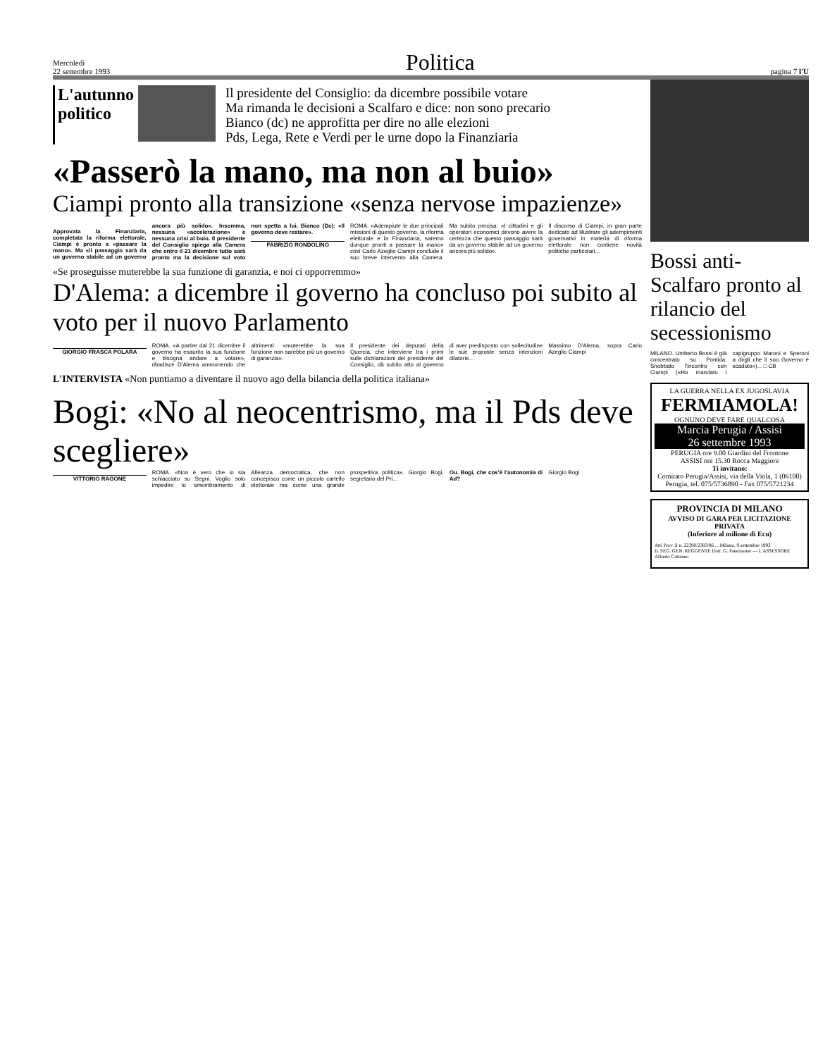Mercoledì
22 settembre 1993
Politica
pagina 7 l'U
L'autunno politico
Il presidente del Consiglio: da dicembre possibile votare
Ma rimanda le decisioni a Scalfaro e dice: non sono precario
Bianco (dc) ne approfitta per dire no alle elezioni
Pds, Lega, Rete e Verdi per le urne dopo la Finanziaria
«Passerò la mano, ma non al buio»
Ciampi pronto alla transizione «senza nervose impazienze»
Approvata la Finanziaria, completata la riforma elettorale, Ciampi è pronto a «passare la mano». Ma «il passaggio sarà da un governo stabile ad un governo ancora più solido». Insomma, nessuna «accelerazione» e nessuna crisi al buio. Il presidente del Consiglio spiega alla Camera che entro il 21 dicembre tutto sarà pronto ma la decisione sul voto non spetta a lui. Bianco (Dc): «Il governo deve restare».
FABRIZIO RONDOLINO
ROMA. «Adempiute le due principali missioni di questo governo, la riforma elettorale e la Finanziaria, saremo dunque pronti a passare la mano» così Carlo Azeglio Ciampi conclude il suo breve intervento alla Camera. Ma subito precisa: «I cittadini e gli operatori economici devono avere la certezza che questo passaggio sarà da un governo stabile ad un governo ancora più solido».
Il discorso di Ciampi, in gran parte dedicato ad illustrare gli adempimenti governativi in materia di riforma elettorale non contiene novità politiche particolari...
«Se proseguisse muterebbe la sua funzione di garanzia, e noi ci opporremmo»
D'Alema: a dicembre il governo ha concluso poi subito al voto per il nuovo Parlamento
GIORGIO FRASCA POLARA
ROMA. «A partire dal 21 dicembre il governo ha esaurito la sua funzione e bisogna andare a votare», ribadisce D'Alema ammonendo che altrimenti «muterebbe la sua funzione non sarebbe più un governo di garanzia».
Il presidente dei deputati della Quercia, che interviene tra i primi sulle dichiarazioni del presidente del Consiglio, dà subito atto al governo di aver predisposto con sollecitudine le sue proposte senza intenzioni dilatorie...
Massimo D'Alema, sopra Carlo Azeglio Ciampi
L'INTERVISTA «Non puntiamo a diventare il nuovo ago della bilancia della politica italiana»
Bogi: «No al neocentrismo, ma il Pds deve scegliere»
VITTORIO RAGONE
ROMA. «Non è vero che io sia schiacciato su Segni. Voglio solo impedire lo smembramento di Alleanza democratica, che non concepisco come un piccolo cartello elettorale ma come una grande prospettiva politica». Giorgio Bogi, segretario del Pri...
Ou. Bogi, che cos'è l'autonomia di Ad?
Giorgio Bogi
Bossi anti-Scalfaro pronto al rilancio del secessionismo
MILANO. Umberto Bossi è già concentrato su Pontida. Snobbato l'incontro con Ciampi («Ho mandato i capigruppo Maroni e Speroni a dirgli che il suo Governo è scaduto»)... □ CB
LA GUERRA NELLA EX JUGOSLAVIA
FERMIAMOLA!
OGNUNO DEVE FARE QUALCOSA
Marcia Perugia / Assisi
26 settembre 1993
PERUGIA ore 9.00 Giardini del Frontone
ASSISI ore 15.30 Rocca Maggiore
Ti invitano:
Comitato Perugia/Assisi, via della Viola, 1 (06100) Perugia, tel. 075/5736890 - Fax 075/5721234
PROVINCIA DI MILANO
AVVISO DI GARA PER LICITAZIONE PRIVATA
(Inferiore al milione di Ecu)
Atti Prov. li n. 22390/2383/86 ... Milano, 9 settembre 1993
IL SEG. GEN. REGGENTE Dott. G. Paternoster — L'ASSESSORE Alfredo Cattaneo